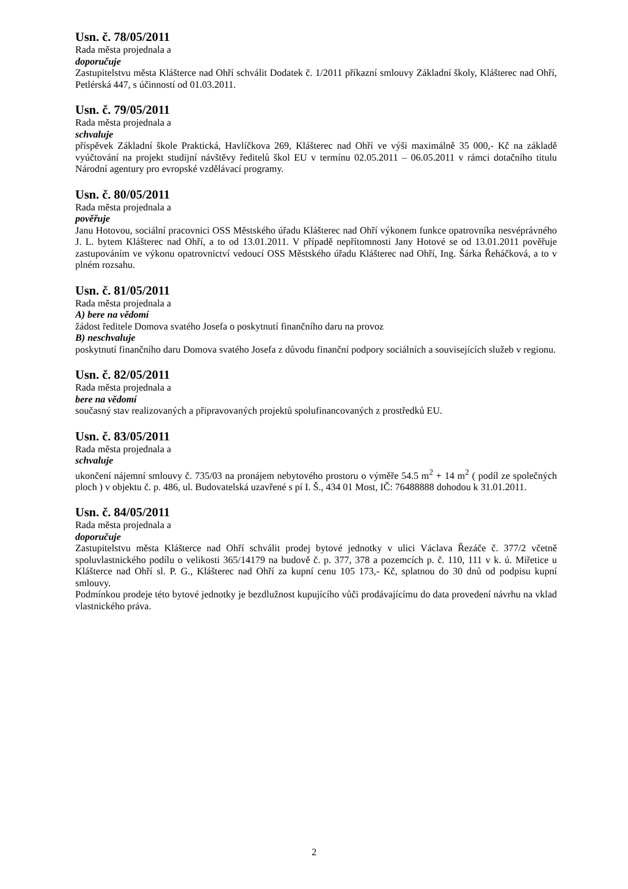Usn. č. 78/05/2011
Rada města projednala a
doporučuje
Zastupitelstvu města Klášterce nad Ohří schválit Dodatek č. 1/2011 příkazní smlouvy Základní školy, Klášterec nad Ohří, Petlérská 447, s účinností od 01.03.2011.
Usn. č. 79/05/2011
Rada města projednala a
schvaluje
příspěvek Základní škole Praktická, Havlíčkova 269, Klášterec nad Ohří ve výši maximálně 35 000,- Kč na základě vyúčtování na projekt studijní návštěvy ředitelů škol EU v termínu 02.05.2011 – 06.05.2011 v rámci dotačního titulu Národní agentury pro evropské vzdělávací programy.
Usn. č. 80/05/2011
Rada města projednala a
pověřuje
Janu Hotovou, sociální pracovnici OSS Městského úřadu Klášterec nad Ohří výkonem funkce opatrovníka nesvéprávného J. L. bytem Klášterec nad Ohří, a to od 13.01.2011. V případě nepřítomnosti Jany Hotové se od 13.01.2011 pověřuje zastupováním ve výkonu opatrovnictví vedoucí OSS Městského úřadu Klášterec nad Ohří, Ing. Šárka Řeháčková, a to v plném rozsahu.
Usn. č. 81/05/2011
Rada města projednala a
A) bere na vědomí
žádost ředitele Domova svatého Josefa o poskytnutí finančního daru na provoz
B) neschvaluje
poskytnutí finančního daru Domova svatého Josefa z důvodu finanční podpory sociálních a souvisejících služeb v regionu.
Usn. č. 82/05/2011
Rada města projednala a
bere na vědomí
současný stav realizovaných a připravovaných projektů spolufinancovaných z prostředků EU.
Usn. č. 83/05/2011
Rada města projednala a
schvaluje
ukončení nájemní smlouvy č. 735/03 na pronájem nebytového prostoru o výměře 54.5 m<sup>2</sup> + 14 m<sup>2</sup> ( podíl ze společných ploch ) v objektu č. p. 486, ul. Budovatelská uzavřené s pí I. Š., 434 01 Most, IČ: 76488888 dohodou k 31.01.2011.
Usn. č. 84/05/2011
Rada města projednala a
doporučuje
Zastupitelstvu města Klášterce nad Ohří schválit prodej bytové jednotky v ulici Václava Řezáče č. 377/2 včetně spoluvlastnického podílu o velikosti 365/14179 na budově č. p. 377, 378 a pozemcích p. č. 110, 111 v k. ú. Miřetice u Klášterce nad Ohří sl. P. G., Klášterec nad Ohří za kupní cenu 105 173,- Kč, splatnou do 30 dnů od podpisu kupní smlouvy.
Podmínkou prodeje této bytové jednotky je bezdlužnost kupujícího vůči prodávajícímu do data provedení návrhu na vklad vlastnického práva.
2